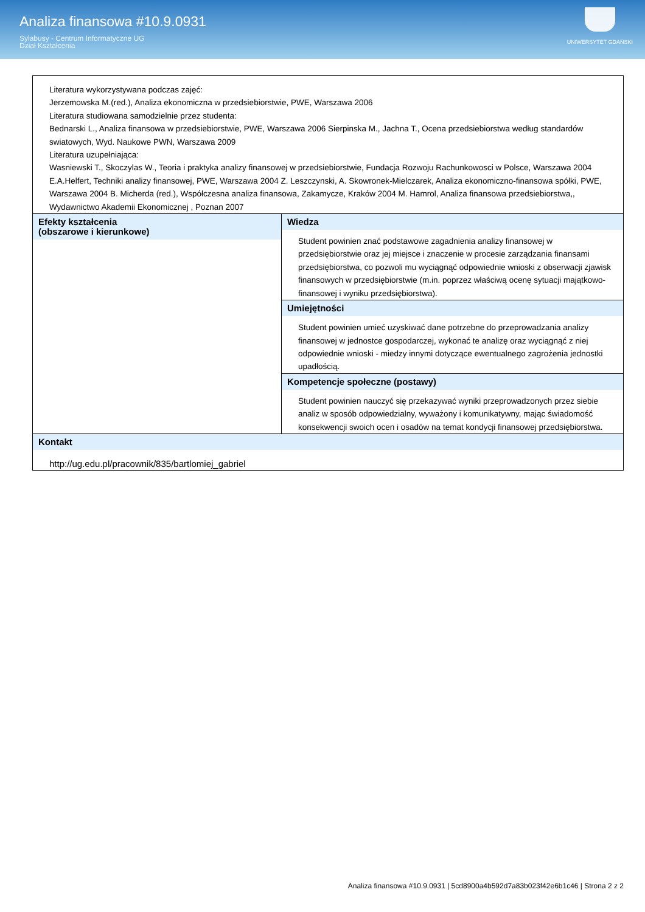Analiza finansowa #10.9.0931
Sylabusy - Centrum Informatyczne UG
Dział Kształcenia
UNIWERSYTET GDAŃSKI
| Literatura wykorzystywana podczas zajęć: Jerzemowska M.(red.), Analiza ekonomiczna w przedsiebiorstwie, PWE, Warszawa 2006 Literatura studiowana samodzielnie przez studenta: Bednarski L., Analiza finansowa w przedsiebiorstwie, PWE, Warszawa 2006 Sierpinska M., Jachna T., Ocena przedsiebiorstwa według standardów swiatowych, Wyd. Naukowe PWN, Warszawa 2009 Literatura uzupełniająca: Wasniewski T., Skoczylas W., Teoria i praktyka analizy finansowej w przedsiebiorstwie, Fundacja Rozwoju Rachunkowosci w Polsce, Warszawa 2004 E.A.Helfert, Techniki analizy finansowej, PWE, Warszawa 2004 Z. Leszczynski, A. Skowronek-Mielczarek, Analiza ekonomiczno-finansowa spółki, PWE, Warszawa 2004 B. Micherda (red.), Współczesna analiza finansowa, Zakamycze, Kraków 2004 M. Hamrol, Analiza finansowa przedsiebiorstwa,, Wydawnictwo Akademii Ekonomicznej , Poznan 2007 | |
| Efekty kształcenia (obszarowe i kierunkowe) | Wiedza Student powinien znać podstawowe zagadnienia analizy finansowej w przedsiębiorstwie oraz jej miejsce i znaczenie w procesie zarządzania finansami przedsiębiorstwa, co pozwoli mu wyciągnąć odpowiednie wnioski z obserwacji zjawisk finansowych w przedsiębiorstwie (m.in. poprzez właściwą ocenę sytuacji majątkowo-finansowej i wyniku przedsiębiorstwa). |
| | Umiejętności Student powinien umieć uzyskiwać dane potrzebne do przeprowadzania analizy finansowej w jednostce gospodarczej, wykonać te analizę oraz wyciągnąć z niej odpowiednie wnioski - miedzy innymi dotyczące ewentualnego zagrożenia jednostki upadłością. |
| | Kompetencje społeczne (postawy) Student powinien nauczyć się przekazywać wyniki przeprowadzonych przez siebie analiz w sposób odpowiedzialny, wyważony i komunikatywny, mając świadomość konsekwencji swoich ocen i osadów na temat kondycji finansowej przedsiębiorstwa. |
| Kontakt http://ug.edu.pl/pracownik/835/bartlomiej_gabriel | |
Analiza finansowa #10.9.0931 | 5cd8900a4b592d7a83b023f42e6b1c46 | Strona 2 z 2